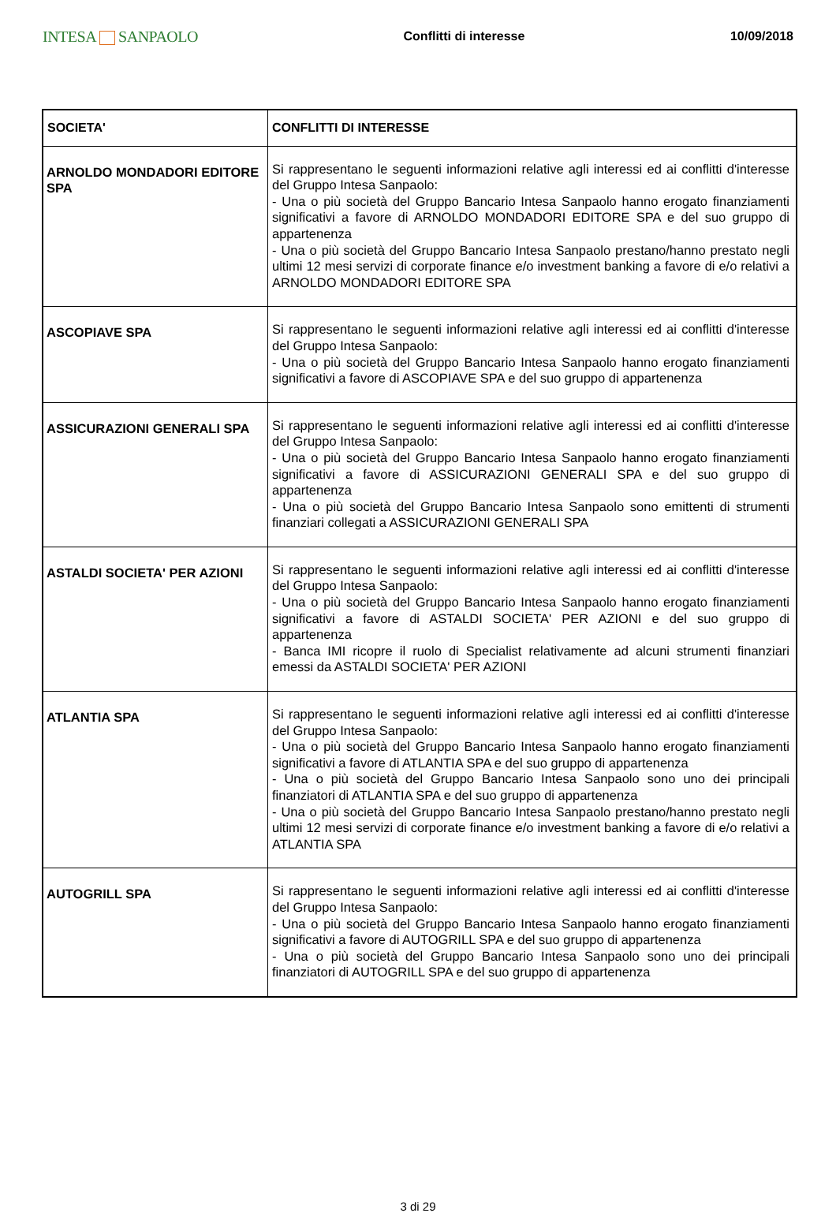INTESA SANPAOLO
Conflitti di interesse 10/09/2018
| SOCIETA' | CONFLITTI DI INTERESSE |
| --- | --- |
| ARNOLDO MONDADORI EDITORE SPA | Si rappresentano le seguenti informazioni relative agli interessi ed ai conflitti d'interesse del Gruppo Intesa Sanpaolo: - Una o più società del Gruppo Bancario Intesa Sanpaolo hanno erogato finanziamenti significativi a favore di ARNOLDO MONDADORI EDITORE SPA e del suo gruppo di appartenenza - Una o più società del Gruppo Bancario Intesa Sanpaolo prestano/hanno prestato negli ultimi 12 mesi servizi di corporate finance e/o investment banking a favore di e/o relativi a ARNOLDO MONDADORI EDITORE SPA |
| ASCOPIAVE SPA | Si rappresentano le seguenti informazioni relative agli interessi ed ai conflitti d'interesse del Gruppo Intesa Sanpaolo: - Una o più società del Gruppo Bancario Intesa Sanpaolo hanno erogato finanziamenti significativi a favore di ASCOPIAVE SPA e del suo gruppo di appartenenza |
| ASSICURAZIONI GENERALI SPA | Si rappresentano le seguenti informazioni relative agli interessi ed ai conflitti d'interesse del Gruppo Intesa Sanpaolo: - Una o più società del Gruppo Bancario Intesa Sanpaolo hanno erogato finanziamenti significativi a favore di ASSICURAZIONI GENERALI SPA e del suo gruppo di appartenenza - Una o più società del Gruppo Bancario Intesa Sanpaolo sono emittenti di strumenti finanziari collegati a ASSICURAZIONI GENERALI SPA |
| ASTALDI SOCIETA' PER AZIONI | Si rappresentano le seguenti informazioni relative agli interessi ed ai conflitti d'interesse del Gruppo Intesa Sanpaolo: - Una o più società del Gruppo Bancario Intesa Sanpaolo hanno erogato finanziamenti significativi a favore di ASTALDI SOCIETA' PER AZIONI e del suo gruppo di appartenenza - Banca IMI ricopre il ruolo di Specialist relativamente ad alcuni strumenti finanziari emessi da ASTALDI SOCIETA' PER AZIONI |
| ATLANTIA SPA | Si rappresentano le seguenti informazioni relative agli interessi ed ai conflitti d'interesse del Gruppo Intesa Sanpaolo: - Una o più società del Gruppo Bancario Intesa Sanpaolo hanno erogato finanziamenti significativi a favore di ATLANTIA SPA e del suo gruppo di appartenenza - Una o più società del Gruppo Bancario Intesa Sanpaolo sono uno dei principali finanziatori di ATLANTIA SPA e del suo gruppo di appartenenza - Una o più società del Gruppo Bancario Intesa Sanpaolo prestano/hanno prestato negli ultimi 12 mesi servizi di corporate finance e/o investment banking a favore di e/o relativi a ATLANTIA SPA |
| AUTOGRILL SPA | Si rappresentano le seguenti informazioni relative agli interessi ed ai conflitti d'interesse del Gruppo Intesa Sanpaolo: - Una o più società del Gruppo Bancario Intesa Sanpaolo hanno erogato finanziamenti significativi a favore di AUTOGRILL SPA e del suo gruppo di appartenenza - Una o più società del Gruppo Bancario Intesa Sanpaolo sono uno dei principali finanziatori di AUTOGRILL SPA e del suo gruppo di appartenenza |
3 di 29